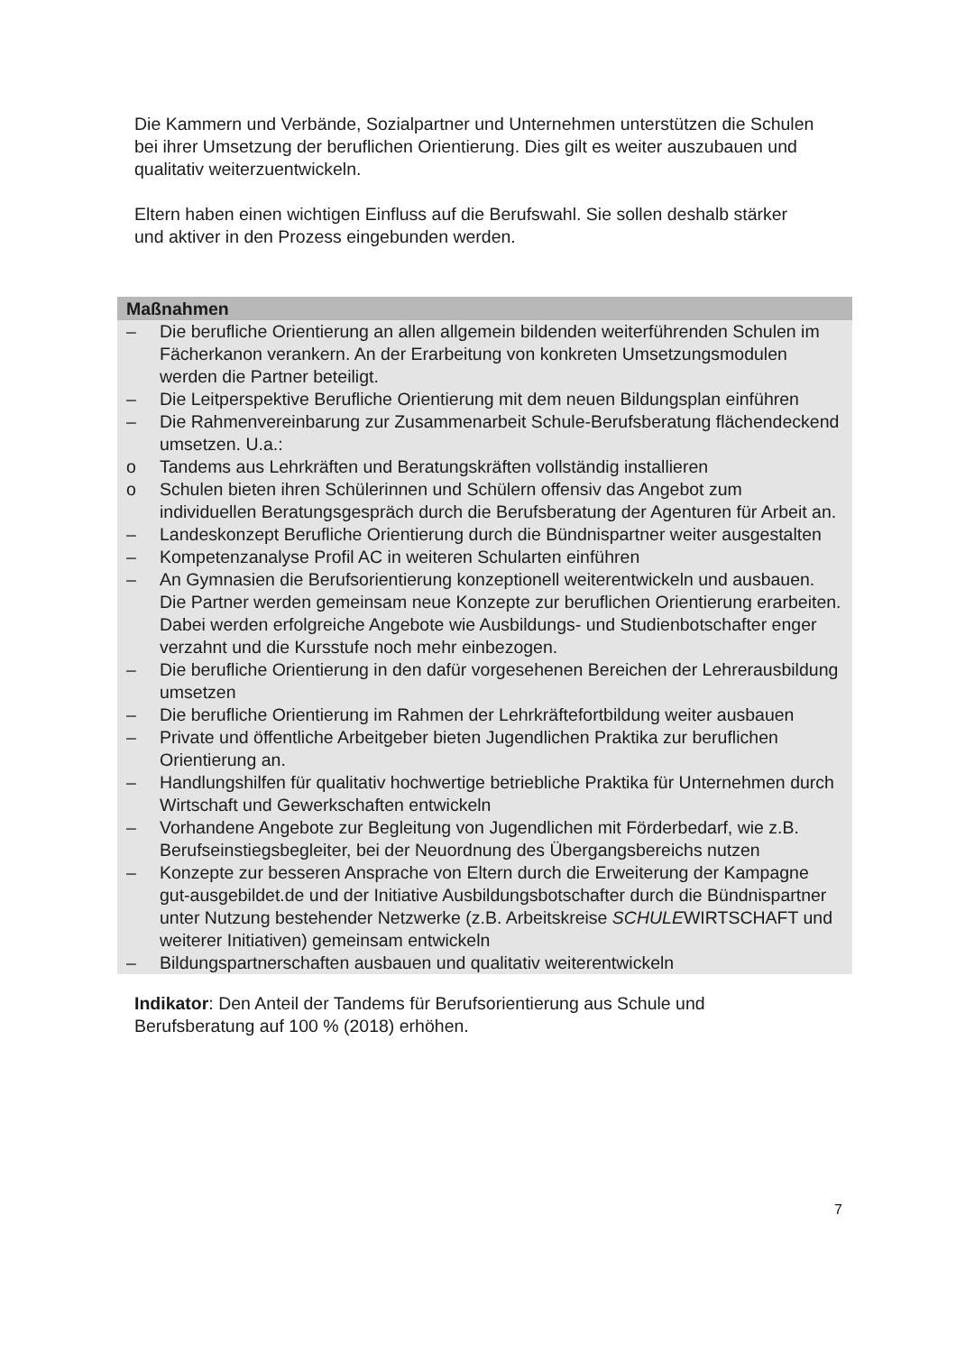Die Kammern und Verbände, Sozialpartner und Unternehmen unterstützen die Schulen bei ihrer Umsetzung der beruflichen Orientierung. Dies gilt es weiter auszubauen und qualitativ weiterzuentwickeln.
Eltern haben einen wichtigen Einfluss auf die Berufswahl. Sie sollen deshalb stärker und aktiver in den Prozess eingebunden werden.
Maßnahmen
– Die berufliche Orientierung an allen allgemein bildenden weiterführenden Schulen im Fächerkanon verankern. An der Erarbeitung von konkreten Umsetzungsmodulen werden die Partner beteiligt.
– Die Leitperspektive Berufliche Orientierung mit dem neuen Bildungsplan einführen
– Die Rahmenvereinbarung zur Zusammenarbeit Schule-Berufsberatung flächendeckend umsetzen. U.a.:
o Tandems aus Lehrkräften und Beratungskräften vollständig installieren
o Schulen bieten ihren Schülerinnen und Schülern offensiv das Angebot zum individuellen Beratungsgespräch durch die Berufsberatung der Agenturen für Arbeit an.
– Landeskonzept Berufliche Orientierung durch die Bündnispartner weiter ausgestalten
– Kompetenzanalyse Profil AC in weiteren Schularten einführen
– An Gymnasien die Berufsorientierung konzeptionell weiterentwickeln und ausbauen. Die Partner werden gemeinsam neue Konzepte zur beruflichen Orientierung erarbeiten. Dabei werden erfolgreiche Angebote wie Ausbildungs- und Studienbotschafter enger verzahnt und die Kursstufe noch mehr einbezogen.
– Die berufliche Orientierung in den dafür vorgesehenen Bereichen der Lehrerausbildung umsetzen
– Die berufliche Orientierung im Rahmen der Lehrkräftefortbildung weiter ausbauen
– Private und öffentliche Arbeitgeber bieten Jugendlichen Praktika zur beruflichen Orientierung an.
– Handlungshilfen für qualitativ hochwertige betriebliche Praktika für Unternehmen durch Wirtschaft und Gewerkschaften entwickeln
– Vorhandene Angebote zur Begleitung von Jugendlichen mit Förderbedarf, wie z.B. Berufseinstiegsbegleiter, bei der Neuordnung des Übergangsbereichs nutzen
– Konzepte zur besseren Ansprache von Eltern durch die Erweiterung der Kampagne gut-ausgebildet.de und der Initiative Ausbildungsbotschafter durch die Bündnispartner unter Nutzung bestehender Netzwerke (z.B. Arbeitskreise SCHULEWIRTSCHAFT und weiterer Initiativen) gemeinsam entwickeln
– Bildungspartnerschaften ausbauen und qualitativ weiterentwickeln
Indikator: Den Anteil der Tandems für Berufsorientierung aus Schule und Berufsberatung auf 100 % (2018) erhöhen.
7